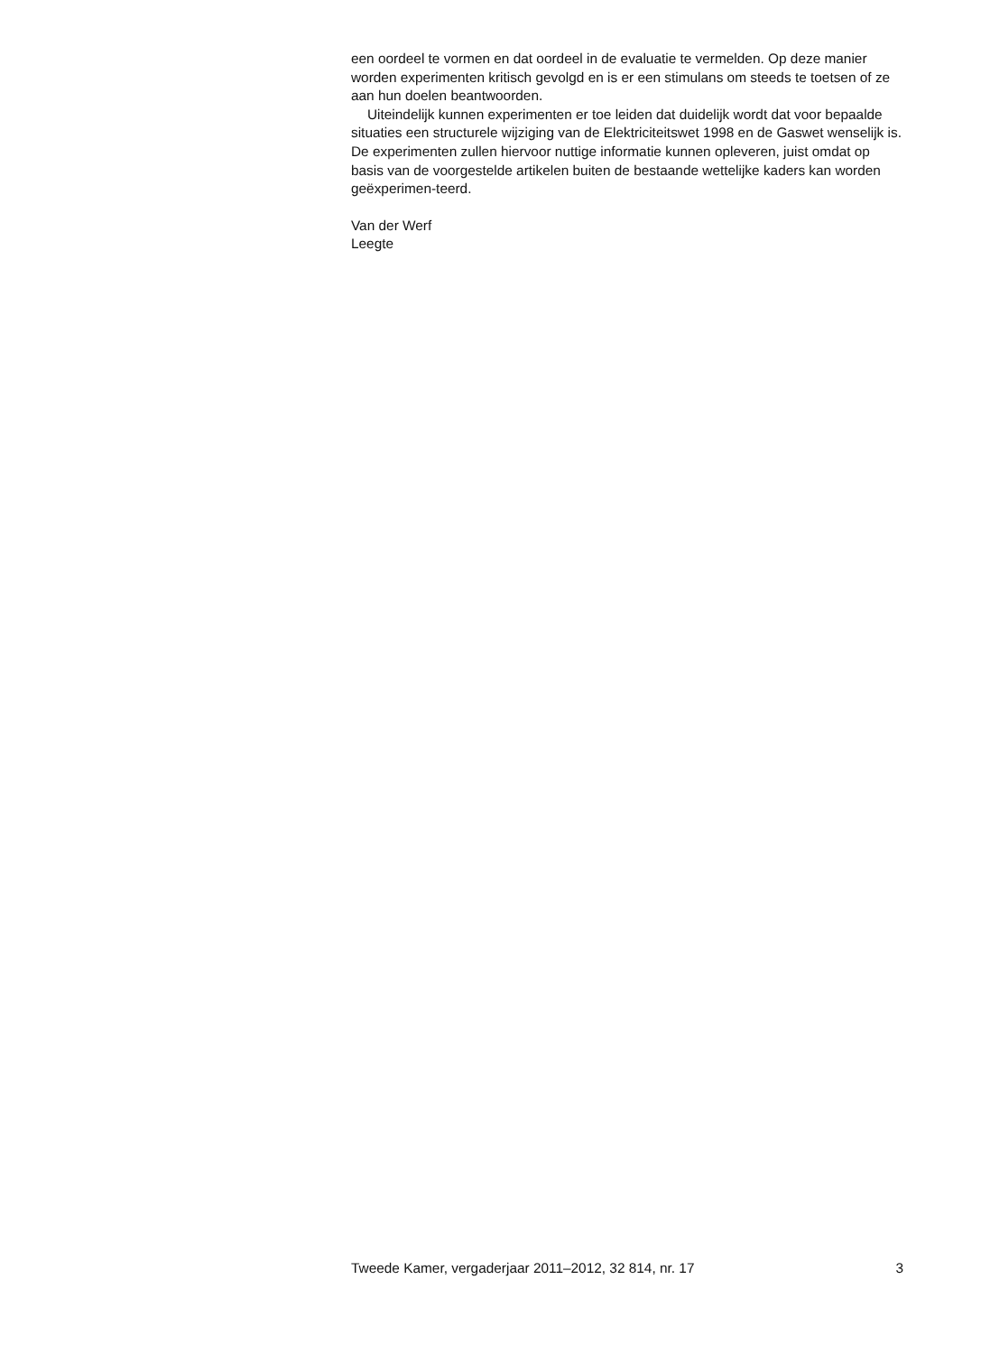een oordeel te vormen en dat oordeel in de evaluatie te vermelden. Op deze manier worden experimenten kritisch gevolgd en is er een stimulans om steeds te toetsen of ze aan hun doelen beantwoorden.
Uiteindelijk kunnen experimenten er toe leiden dat duidelijk wordt dat voor bepaalde situaties een structurele wijziging van de Elektriciteitswet 1998 en de Gaswet wenselijk is. De experimenten zullen hiervoor nuttige informatie kunnen opleveren, juist omdat op basis van de voorgestelde artikelen buiten de bestaande wettelijke kaders kan worden geëxperimen-teerd.
Van der Werf
Leegte
Tweede Kamer, vergaderjaar 2011–2012, 32 814, nr. 17 3